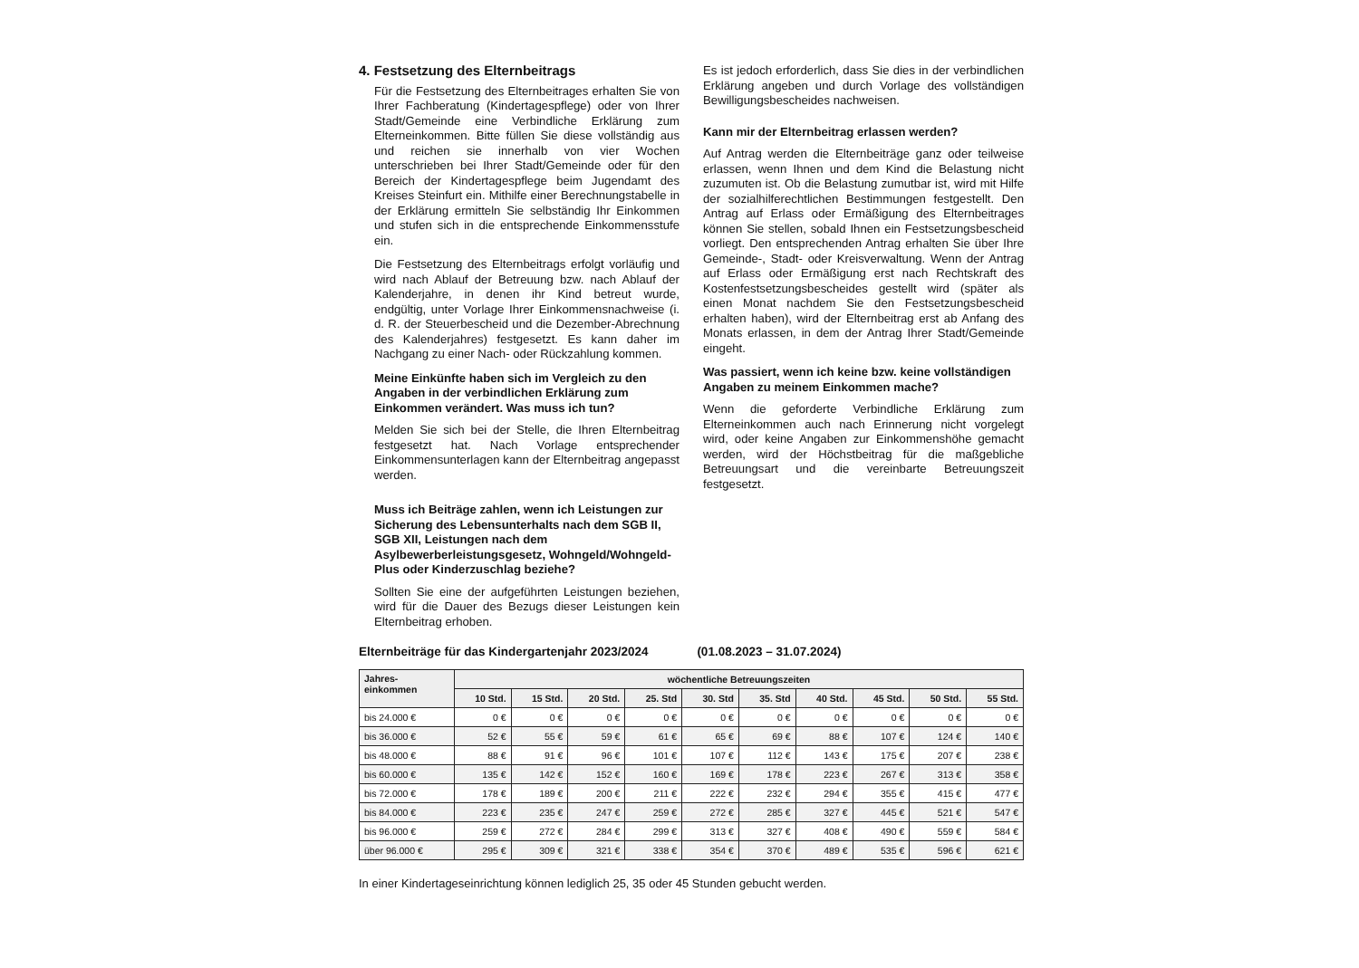4. Festsetzung des Elternbeitrags
Für die Festsetzung des Elternbeitrages erhalten Sie von Ihrer Fachberatung (Kindertagespflege) oder von Ihrer Stadt/Gemeinde eine Verbindliche Erklärung zum Elterneinkommen. Bitte füllen Sie diese vollständig aus und reichen sie innerhalb von vier Wochen unterschrieben bei Ihrer Stadt/Gemeinde oder für den Bereich der Kindertagespflege beim Jugendamt des Kreises Steinfurt ein. Mithilfe einer Berechnungstabelle in der Erklärung ermitteln Sie selbständig Ihr Einkommen und stufen sich in die entsprechende Einkommensstufe ein.
Die Festsetzung des Elternbeitrags erfolgt vorläufig und wird nach Ablauf der Betreuung bzw. nach Ablauf der Kalenderjahre, in denen ihr Kind betreut wurde, endgültig, unter Vorlage Ihrer Einkommensnachweise (i. d. R. der Steuerbescheid und die Dezember-Abrechnung des Kalenderjahres) festgesetzt. Es kann daher im Nachgang zu einer Nach- oder Rückzahlung kommen.
Meine Einkünfte haben sich im Vergleich zu den Angaben in der verbindlichen Erklärung zum Einkommen verändert. Was muss ich tun?
Melden Sie sich bei der Stelle, die Ihren Elternbeitrag festgesetzt hat. Nach Vorlage entsprechender Einkommensunterlagen kann der Elternbeitrag angepasst werden.
Muss ich Beiträge zahlen, wenn ich Leistungen zur Sicherung des Lebensunterhalts nach dem SGB II, SGB XII, Leistungen nach dem Asylbewerberleistungsgesetz, Wohngeld/Wohngeld-Plus oder Kinderzuschlag beziehe?
Sollten Sie eine der aufgeführten Leistungen beziehen, wird für die Dauer des Bezugs dieser Leistungen kein Elternbeitrag erhoben.
Es ist jedoch erforderlich, dass Sie dies in der verbindlichen Erklärung angeben und durch Vorlage des vollständigen Bewilligungsbescheides nachweisen.
Kann mir der Elternbeitrag erlassen werden?
Auf Antrag werden die Elternbeiträge ganz oder teilweise erlassen, wenn Ihnen und dem Kind die Belastung nicht zuzumuten ist. Ob die Belastung zumutbar ist, wird mit Hilfe der sozialhilferechtlichen Bestimmungen festgestellt. Den Antrag auf Erlass oder Ermäßigung des Elternbeitrages können Sie stellen, sobald Ihnen ein Festsetzungsbescheid vorliegt. Den entsprechenden Antrag erhalten Sie über Ihre Gemeinde-, Stadt- oder Kreisverwaltung. Wenn der Antrag auf Erlass oder Ermäßigung erst nach Rechtskraft des Kostenfestsetzungsbescheides gestellt wird (später als einen Monat nachdem Sie den Festsetzungsbescheid erhalten haben), wird der Elternbeitrag erst ab Anfang des Monats erlassen, in dem der Antrag Ihrer Stadt/Gemeinde eingeht.
Was passiert, wenn ich keine bzw. keine vollständigen Angaben zu meinem Einkommen mache?
Wenn die geforderte Verbindliche Erklärung zum Elterneinkommen auch nach Erinnerung nicht vorgelegt wird, oder keine Angaben zur Einkommenshöhe gemacht werden, wird der Höchstbeitrag für die maßgebliche Betreuungsart und die vereinbarte Betreuungszeit festgesetzt.
Elternbeiträge für das Kindergartenjahr 2023/2024 (01.08.2023 – 31.07.2024)
| Jahres- einkommen | wöchentliche Betreuungszeiten | | | | | | | | | |
| --- | --- | --- | --- | --- | --- | --- | --- | --- | --- | --- |
| | 10 Std. | 15 Std. | 20 Std. | 25. Std | 30. Std | 35. Std | 40 Std. | 45 Std. | 50 Std. | 55 Std. |
| bis 24.000 € | 0 € | 0 € | 0 € | 0 € | 0 € | 0 € | 0 € | 0 € | 0 € | 0 € |
| bis 36.000 € | 52 € | 55 € | 59 € | 61 € | 65 € | 69 € | 88 € | 107 € | 124 € | 140 € |
| bis 48.000 € | 88 € | 91 € | 96 € | 101 € | 107 € | 112 € | 143 € | 175 € | 207 € | 238 € |
| bis 60.000 € | 135 € | 142 € | 152 € | 160 € | 169 € | 178 € | 223 € | 267 € | 313 € | 358 € |
| bis 72.000 € | 178 € | 189 € | 200 € | 211 € | 222 € | 232 € | 294 € | 355 € | 415 € | 477 € |
| bis 84.000 € | 223 € | 235 € | 247 € | 259 € | 272 € | 285 € | 327 € | 445 € | 521 € | 547 € |
| bis 96.000 € | 259 € | 272 € | 284 € | 299 € | 313 € | 327 € | 408 € | 490 € | 559 € | 584 € |
| über 96.000 € | 295 € | 309 € | 321 € | 338 € | 354 € | 370 € | 489 € | 535 € | 596 € | 621 € |
In einer Kindertageseinrichtung können lediglich 25, 35 oder 45 Stunden gebucht werden.